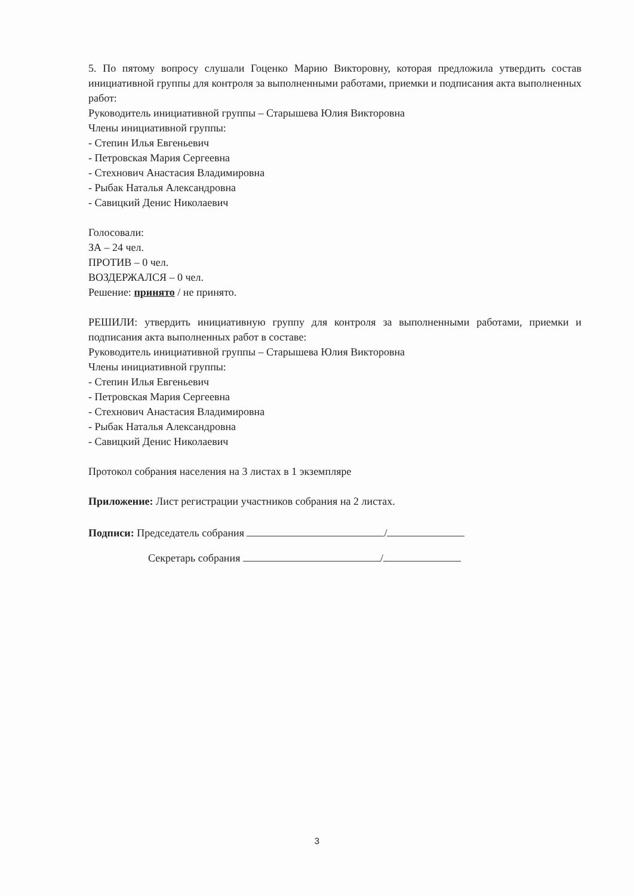5. По пятому вопросу слушали Гоценко Марию Викторовну, которая предложила утвердить состав инициативной группы для контроля за выполненными работами, приемки и подписания акта выполненных работ:
Руководитель инициативной группы – Старышева Юлия Викторовна
Члены инициативной группы:
- Степин Илья Евгеньевич
- Петровская Мария Сергеевна
- Стехнович Анастасия Владимировна
- Рыбак Наталья Александровна
- Савицкий Денис Николаевич
Голосовали:
ЗА – 24 чел.
ПРОТИВ – 0 чел.
ВОЗДЕРЖАЛСЯ – 0 чел.
Решение: принято / не принято.
РЕШИЛИ: утвердить инициативную группу для контроля за выполненными работами, приемки и подписания акта выполненных работ в составе:
Руководитель инициативной группы – Старышева Юлия Викторовна
Члены инициативной группы:
- Степин Илья Евгеньевич
- Петровская Мария Сергеевна
- Стехнович Анастасия Владимировна
- Рыбак Наталья Александровна
- Савицкий Денис Николаевич
Протокол собрания населения на 3 листах в 1 экземпляре
Приложение: Лист регистрации участников собрания на 2 листах.
Подписи: Председатель собрания /
Секретарь собрания /
3